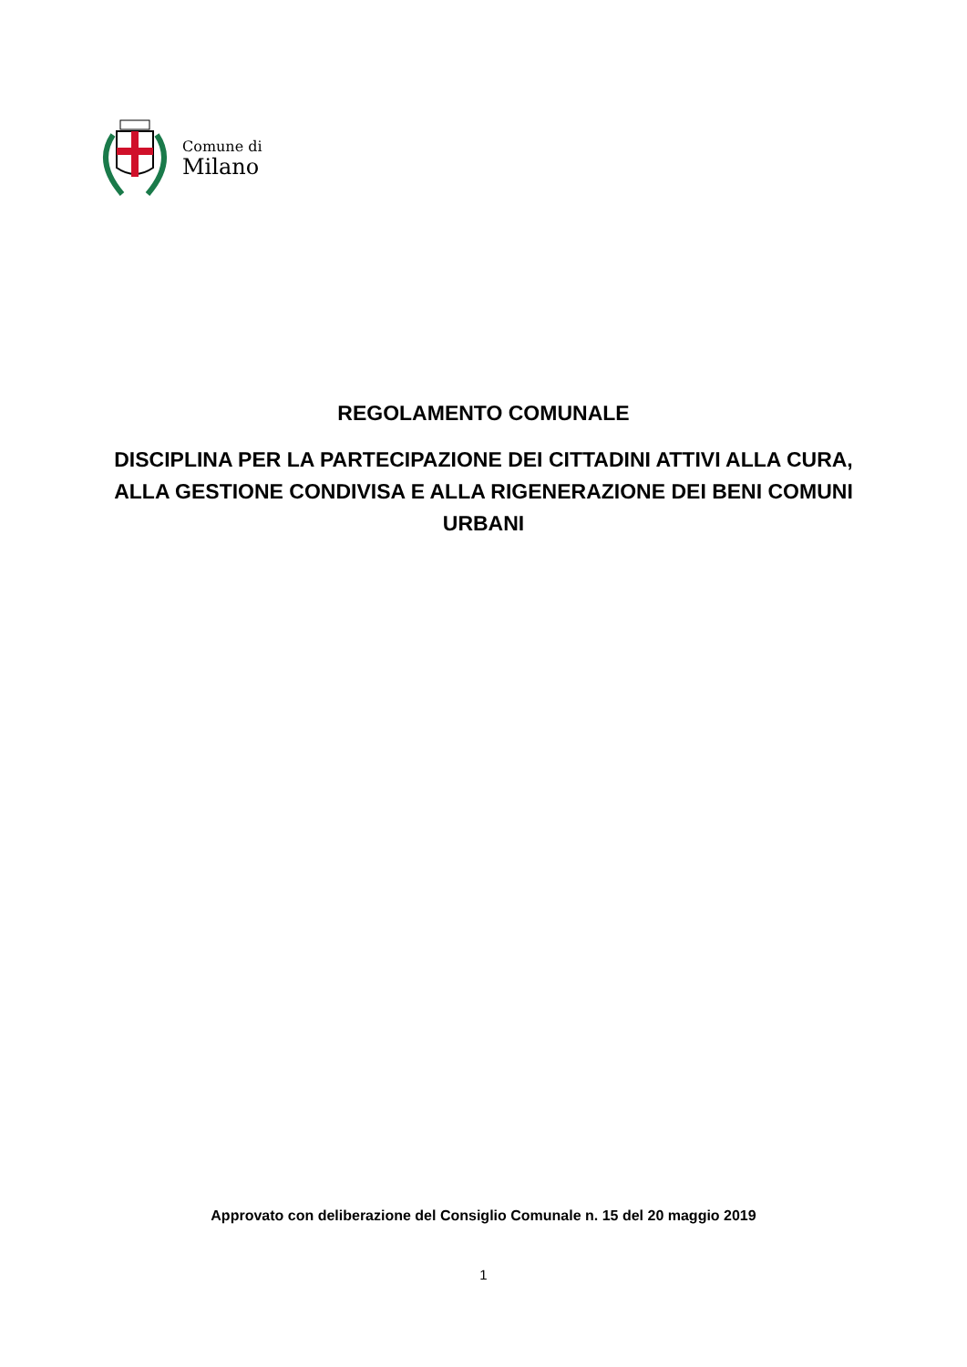Comune di
Milano
REGOLAMENTO COMUNALE
DISCIPLINA PER LA PARTECIPAZIONE DEI CITTADINI ATTIVI ALLA CURA, ALLA GESTIONE CONDIVISA E ALLA RIGENERAZIONE DEI BENI COMUNI URBANI
Approvato con deliberazione del Consiglio Comunale n. 15 del 20 maggio 2019
1